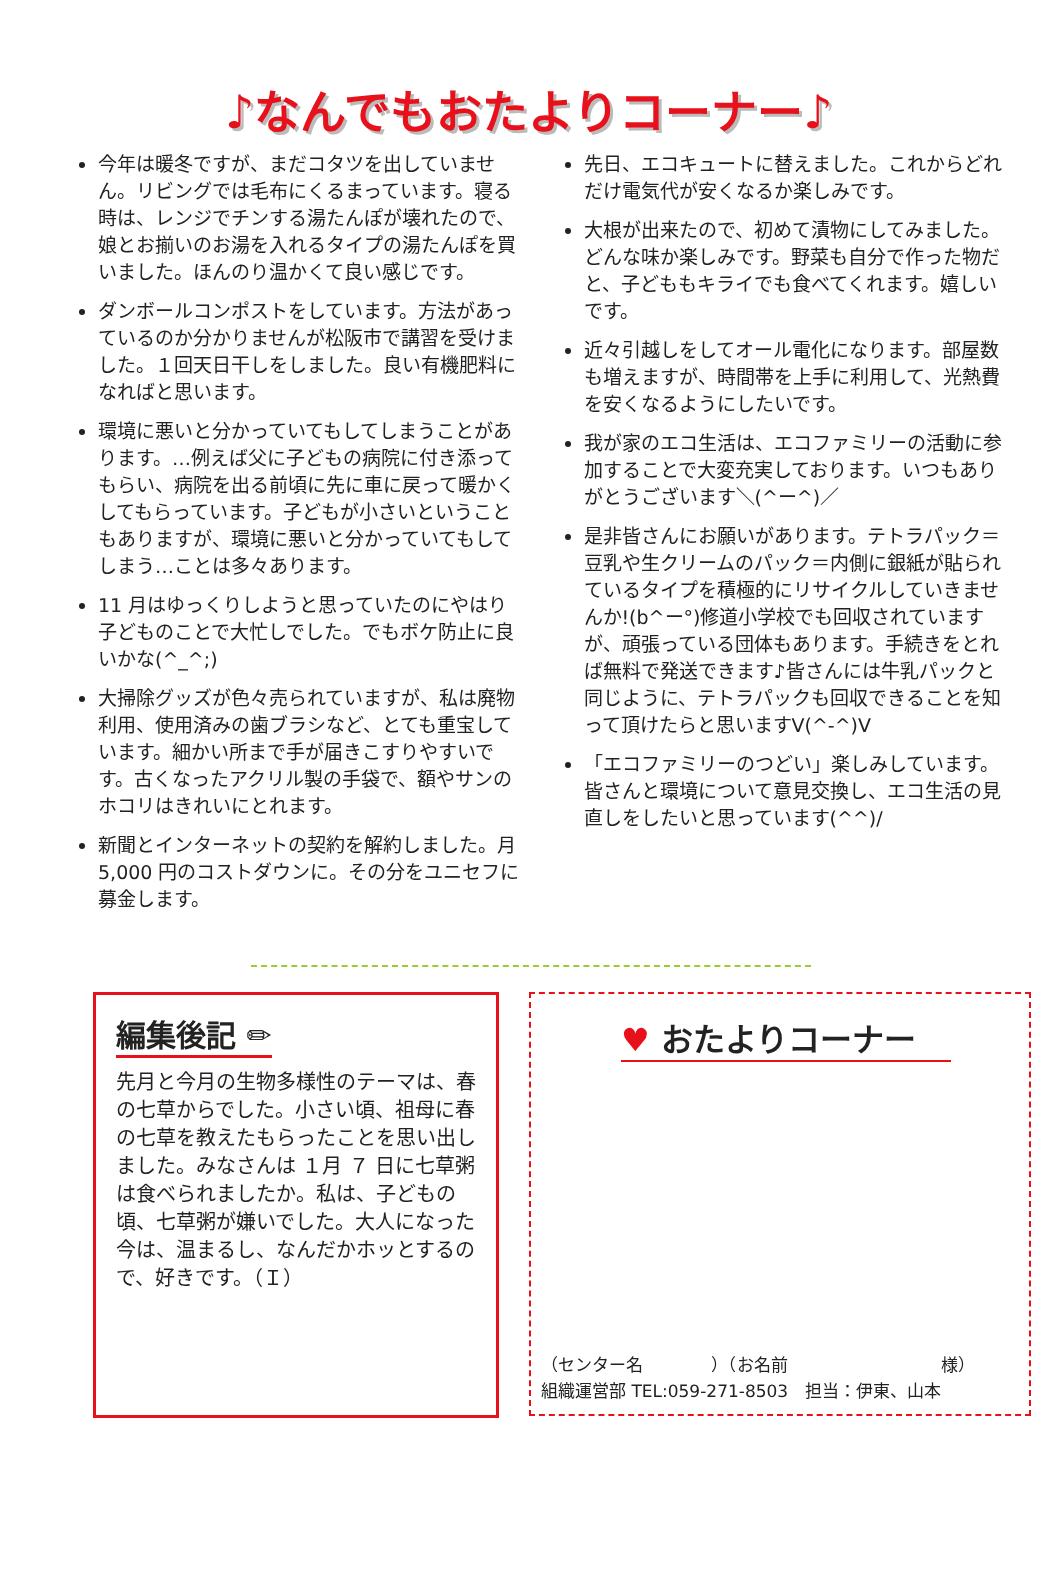♪なんでもおたよりコーナー♪
今年は暖冬ですが、まだコタツを出していません。リビングでは毛布にくるまっています。寝る時は、レンジでチンする湯たんぽが壊れたので、娘とお揃いのお湯を入れるタイプの湯たんぽを買いました。ほんのり温かくて良い感じです。
ダンボールコンポストをしています。方法があっているのか分かりませんが松阪市で講習を受けました。１回天日干しをしました。良い有機肥料になればと思います。
環境に悪いと分かっていてもしてしまうことがあります。…例えば父に子どもの病院に付き添ってもらい、病院を出る前頃に先に車に戻って暖かくしてもらっています。子どもが小さいということもありますが、環境に悪いと分かっていてもしてしまう…ことは多々あります。
11 月はゆっくりしようと思っていたのにやはり子どものことで大忙しでした。でもボケ防止に良いかな(^_^;)
大掃除グッズが色々売られていますが、私は廃物利用、使用済みの歯ブラシなど、とても重宝しています。細かい所まで手が届きこすりやすいです。古くなったアクリル製の手袋で、額やサンのホコリはきれいにとれます。
新聞とインターネットの契約を解約しました。月 5,000 円のコストダウンに。その分をユニセフに募金します。
先日、エコキュートに替えました。これからどれだけ電気代が安くなるか楽しみです。
大根が出来たので、初めて漬物にしてみました。どんな味か楽しみです。野菜も自分で作った物だと、子どももキライでも食べてくれます。嬉しいです。
近々引越しをしてオール電化になります。部屋数も増えますが、時間帯を上手に利用して、光熱費を安くなるようにしたいです。
我が家のエコ生活は、エコファミリーの活動に参加することで大変充実しております。いつもありがとうございます＼(^ー^)／
是非皆さんにお願いがあります。テトラパック＝豆乳や生クリームのパック＝内側に銀紙が貼られているタイプを積極的にリサイクルしていきませんか!(b^ー°)修道小学校でも回収されていますが、頑張っている団体もあります。手続きをとれば無料で発送できます♪皆さんには牛乳パックと同じように、テトラパックも回収できることを知って頂けたらと思いますV(^-^)V
「エコファミリーのつどい」楽しみしています。皆さんと環境について意見交換し、エコ生活の見直しをしたいと思っています(^^)/
編集後記 ✏
先月と今月の生物多様性のテーマは、春の七草からでした。小さい頃、祖母に春の七草を教えたもらったことを思い出しました。みなさんは １月 ７ 日に七草粥は食べられましたか。私は、子どもの頃、七草粥が嫌いでした。大人になった今は、温まるし、なんだかホッとするので、好きです。（Ｉ）
♥ おたよりコーナー
（センター名　　　　）（お名前　　　　　　　　　様）
組織運営部 TEL:059-271-8503　担当：伊東、山本